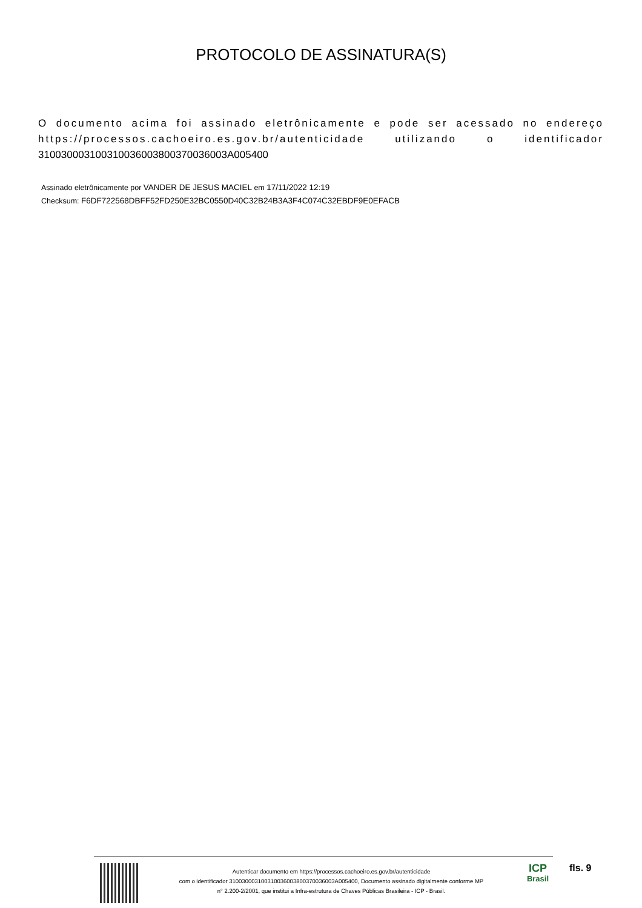PROTOCOLO DE ASSINATURA(S)
O documento acima foi assinado eletrônicamente e pode ser acessado no endereço https://processos.cachoeiro.es.gov.br/autenticidade utilizando o identificador 310030003100310036003800370036003A005400
Assinado eletrônicamente por VANDER DE JESUS MACIEL em 17/11/2022 12:19
Checksum: F6DF722568DBFF52FD250E32BC0550D40C32B24B3A3F4C074C32EBDF9E0EFACB
Autenticar documento em https://processos.cachoeiro.es.gov.br/autenticidade
com o identificador 310030003100310036003800370036003A005400, Documento assinado digitalmente conforme MP
n° 2.200-2/2001, que institui a Infra-estrutura de Chaves Públicas Brasileira - ICP - Brasil.
ICP
Brasil
fls. 9